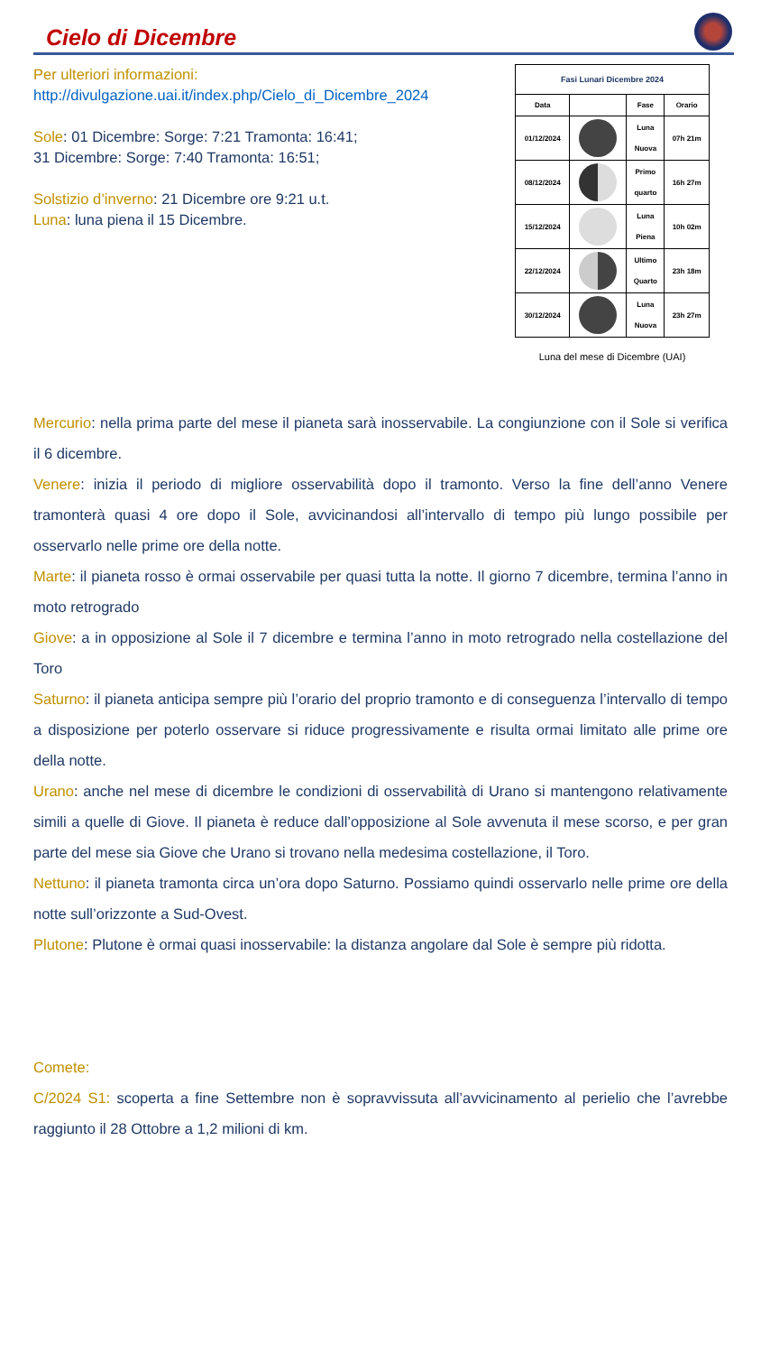Cielo di Dicembre
Per ulteriori informazioni:
http://divulgazione.uai.it/index.php/Cielo_di_Dicembre_2024
Sole: 01 Dicembre: Sorge: 7:21 Tramonta: 16:41;
31 Dicembre: Sorge: 7:40 Tramonta: 16:51;
Solstizio d’inverno: 21 Dicembre ore 9:21 u.t.
Luna: luna piena il 15 Dicembre.
| Fasi Lunari Dicembre 2024 | | | |
| --- | --- | --- | --- |
| Data | | Fase | Orario |
| 01/12/2024 | | Luna Nuova | 07h 21m |
| 08/12/2024 | | Primo quarto | 16h 27m |
| 15/12/2024 | | Luna Piena | 10h 02m |
| 22/12/2024 | | Ultimo Quarto | 23h 18m |
| 30/12/2024 | | Luna Nuova | 23h 27m |
Luna del mese di Dicembre (UAI)
Mercurio: nella prima parte del mese il pianeta sarà inosservabile. La congiunzione con il Sole si verifica il 6 dicembre.
Venere: inizia il periodo di migliore osservabilità dopo il tramonto. Verso la fine dell’anno Venere tramonterà quasi 4 ore dopo il Sole, avvicinandosi all’intervallo di tempo più lungo possibile per osservarlo nelle prime ore della notte.
Marte: il pianeta rosso è ormai osservabile per quasi tutta la notte. Il giorno 7 dicembre, termina l’anno in moto retrogrado
Giove: a in opposizione al Sole il 7 dicembre e termina l’anno in moto retrogrado nella costellazione del Toro
Saturno: il pianeta anticipa sempre più l’orario del proprio tramonto e di conseguenza l’intervallo di tempo a disposizione per poterlo osservare si riduce progressivamente e risulta ormai limitato alle prime ore della notte.
Urano: anche nel mese di dicembre le condizioni di osservabilità di Urano si mantengono relativamente simili a quelle di Giove. Il pianeta è reduce dall’opposizione al Sole avvenuta il mese scorso, e per gran parte del mese sia Giove che Urano si trovano nella medesima costellazione, il Toro.
Nettuno: il pianeta tramonta circa un’ora dopo Saturno. Possiamo quindi osservarlo nelle prime ore della notte sull’orizzonte a Sud-Ovest.
Plutone: Plutone è ormai quasi inosservabile: la distanza angolare dal Sole è sempre più ridotta.
Comete:
C/2024 S1: scoperta a fine Settembre non è sopravvissuta all’avvicinamento al perielio che l’avrebbe raggiunto il 28 Ottobre a 1,2 milioni di km.